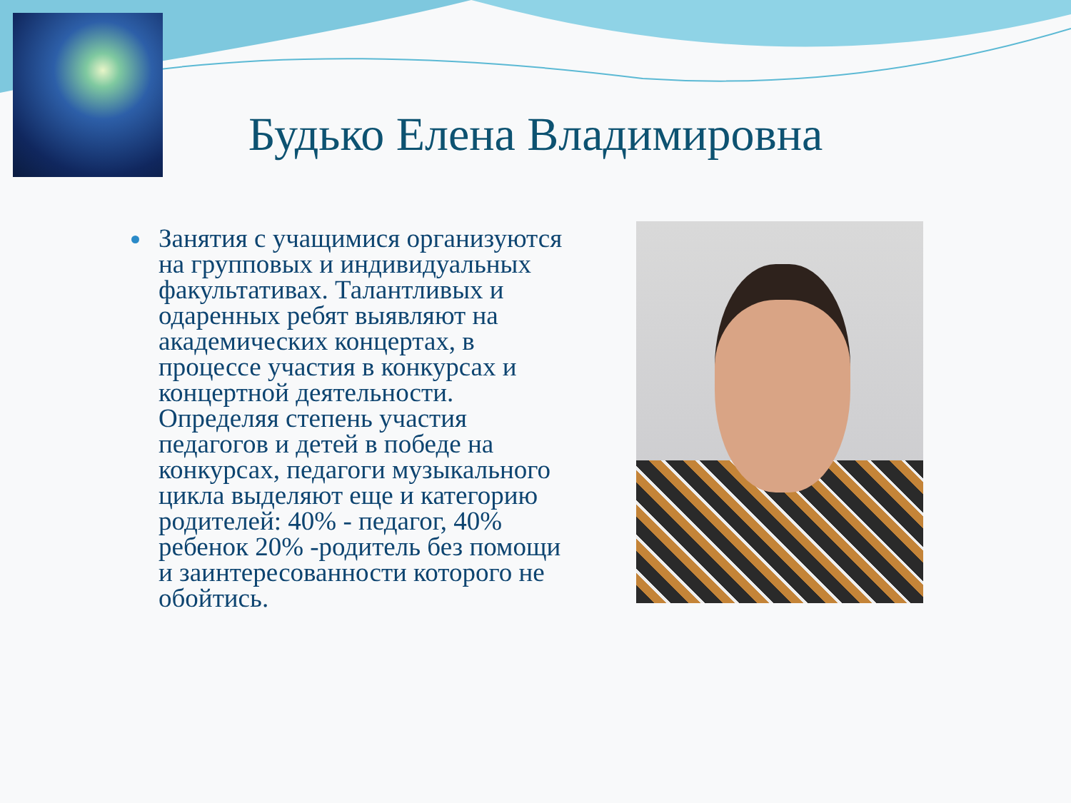Будько Елена Владимировна
Занятия с учащимися организуются на групповых и индивидуальных факультативах. Талантливых и одаренных ребят выявляют на академических концертах, в процессе участия в конкурсах и концертной деятельности. Определяя степень участия педагогов и детей в победе на конкурсах, педагоги музыкального цикла выделяют еще и категорию родителей: 40% - педагог, 40% ребенок 20% -родитель без помощи и заинтересованности которого не обойтись.